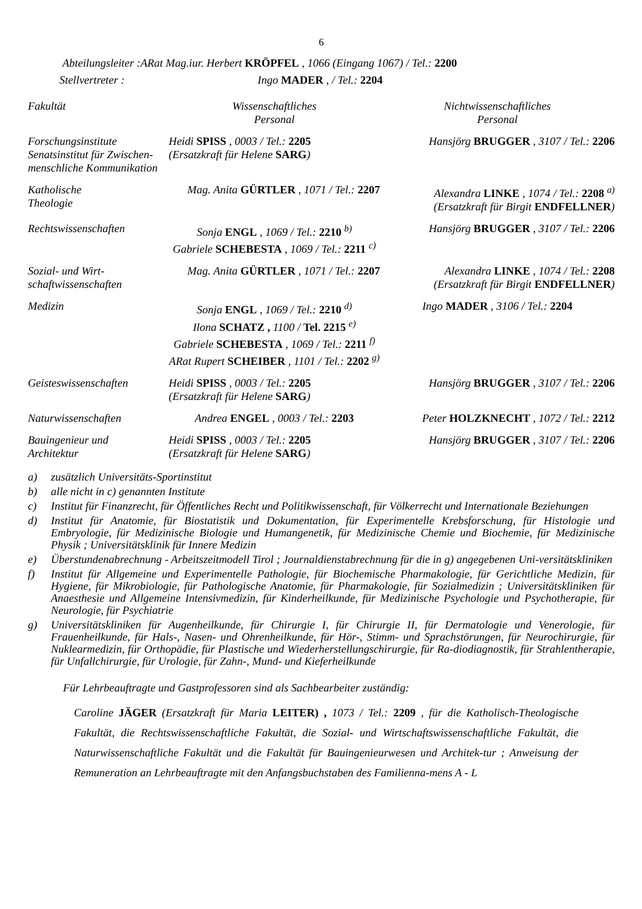6
Abteilungsleiter :ARat Mag.iur. Herbert KRÖPFEL , 1066 (Eingang 1067) / Tel.: 2200
Stellvertreter : Ingo MADER , / Tel.: 2204
| Fakultät | Wissenschaftliches Personal | Nichtwissenschaftliches Personal |
| Forschungsinstitute Senatsinstitut für Zwischen- menschliche Kommunikation | Heidi SPISS , 0003 / Tel.: 2205 (Ersatzkraft für Helene SARG ) | Hansjörg BRUGGER , 3107 / Tel.: 2206 |
| Katholische Theologie | Mag. Anita GÜRTLER , 1071 / Tel.: 2207 | Alexandra LINKE , 1074 / Tel.: 2208 <sup>a)</sup> (Ersatzkraft für Birgit ENDFELLNER ) |
| Rechtswissenschaften | Sonja ENGL , 1069 / Tel.: 2210 <sup>b)</sup> Gabriele SCHEBESTA , 1069 / Tel.: 2211 <sup>c)</sup> | Hansjörg BRUGGER , 3107 / Tel.: 2206 |
| Sozial- und Wirt- schaftwissenschaften | Mag. Anita GÜRTLER , 1071 / Tel.: 2207 | Alexandra LINKE , 1074 / Tel.: 2208 (Ersatzkraft für Birgit ENDFELLNER ) |
| Medizin | Sonja ENGL , 1069 / Tel.: 2210 <sup>d)</sup> Ilona SCHATZ , 1100 / Tel. 2215 <sup>e)</sup> Gabriele SCHEBESTA , 1069 / Tel.: 2211 <sup>f)</sup> ARat Rupert SCHEIBER , 1101 / Tel.: 2202 <sup>g)</sup> | Ingo MADER , 3106 / Tel.: 2204 |
| Geisteswissenschaften | Heidi SPISS , 0003 / Tel.: 2205 (Ersatzkraft für Helene SARG ) | Hansjörg BRUGGER , 3107 / Tel.: 2206 |
| Naturwissenschaften | Andrea ENGEL , 0003 / Tel.: 2203 | Peter HOLZKNECHT , 1072 / Tel.: 2212 |
| Bauingenieur und Architektur | Heidi SPISS , 0003 / Tel.: 2205 (Ersatzkraft für Helene SARG ) | Hansjörg BRUGGER , 3107 / Tel.: 2206 |
a) zusätzlich Universitäts-Sportinstitut
b) alle nicht in c) genannten Institute
c) Institut für Finanzrecht, für Öffentliches Recht und Politikwissenschaft, für Völkerrecht und Internationale Beziehungen
d) Institut für Anatomie, für Biostatistik und Dokumentation, für Experimentelle Krebsforschung, für Histologie und Embryologie, für Medizinische Biologie und Humangenetik, für Medizinische Chemie und Biochemie, für Medizinische Physik ; Universitätsklinik für Innere Medizin
e) Überstundenabrechnung - Arbeitszeitmodell Tirol ; Journaldienstabrechnung für die in g) angegebenen Uni-versitätskliniken
f) Institut für Allgemeine und Experimentelle Pathologie, für Biochemische Pharmakologie, für Gerichtliche Medizin, für Hygiene, für Mikrobiologie, für Pathologische Anatomie, für Pharmakologie, für Sozialmedizin ; Universitätskliniken für Anaesthesie und Allgemeine Intensivmedizin, für Kinderheilkunde, für Medizinische Psychologie und Psychotherapie, für Neurologie, für Psychiatrie
g) Universitätskliniken für Augenheilkunde, für Chirurgie I, für Chirurgie II, für Dermatologie und Venerologie, für Frauenheilkunde, für Hals-, Nasen- und Ohrenheilkunde, für Hör-, Stimm- und Sprachstörungen, für Neurochirurgie, für Nuklearmedizin, für Orthopädie, für Plastische und Wiederherstellungschirurgie, für Ra-diodiagnostik, für Strahlentherapie, für Unfallchirurgie, für Urologie, für Zahn-, Mund- und Kieferheilkunde
Für Lehrbeauftragte und Gastprofessoren sind als Sachbearbeiter zuständig:
Caroline JÄGER (Ersatzkraft für Maria LEITER) , 1073 / Tel.: 2209 , für die Katholisch-Theologische Fakultät, die Rechtswissenschaftliche Fakultät, die Sozial- und Wirtschaftswissenschaftliche Fakultät, die Naturwissenschaftliche Fakultät und die Fakultät für Bauingenieurwesen und Architek-tur ; Anweisung der Remuneration an Lehrbeauftragte mit den Anfangsbuchstaben des Familienna-mens A - L